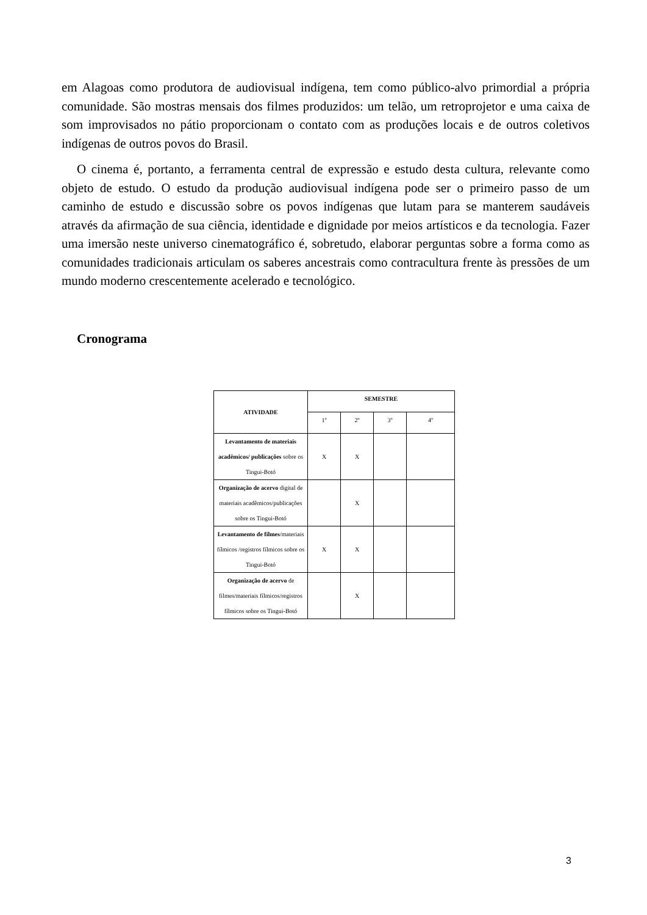em Alagoas como produtora de audiovisual indígena, tem como público-alvo primordial a própria comunidade. São mostras mensais dos filmes produzidos: um telão, um retroprojetor e uma caixa de som improvisados no pátio proporcionam o contato com as produções locais e de outros coletivos indígenas de outros povos do Brasil.
O cinema é, portanto, a ferramenta central de expressão e estudo desta cultura, relevante como objeto de estudo. O estudo da produção audiovisual indígena pode ser o primeiro passo de um caminho de estudo e discussão sobre os povos indígenas que lutam para se manterem saudáveis através da afirmação de sua ciência, identidade e dignidade por meios artísticos e da tecnologia. Fazer uma imersão neste universo cinematográfico é, sobretudo, elaborar perguntas sobre a forma como as comunidades tradicionais articulam os saberes ancestrais como contracultura frente às pressões de um mundo moderno crescentemente acelerado e tecnológico.
Cronograma
| ATIVIDADE | SEMESTRE | | | |
| --- | --- | --- | --- | --- |
| | 1º | 2º | 3º | 4º |
| Levantamento de materiais acadêmicos/ publicações sobre os Tingui-Botó | X | X | | |
| Organização de acervo digital de materiais acadêmicos/publicações sobre os Tingui-Botó | | X | | |
| Levantamento de filmes /materiais fílmicos /registros fílmicos sobre os Tingui-Botó | X | X | | |
| Organização de acervo de filmes/materiais fílmicos/registros fílmicos sobre os Tingui-Botó | | X | | |
3